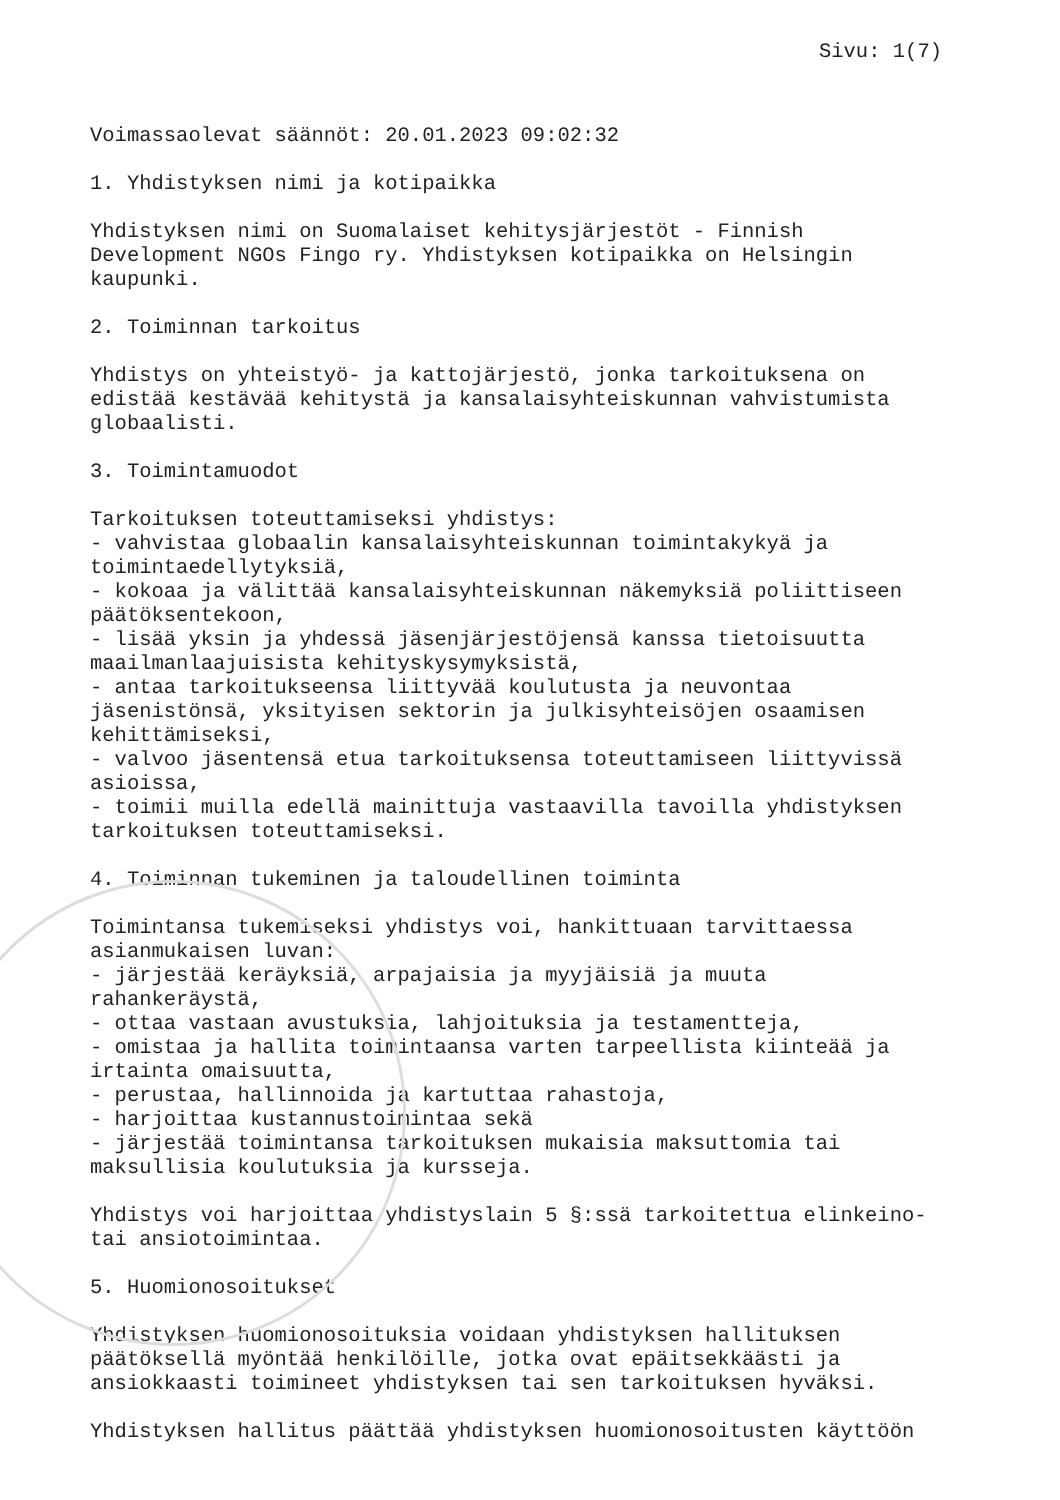Sivu: 1(7)
Voimassaolevat säännöt: 20.01.2023 09:02:32
1. Yhdistyksen nimi ja kotipaikka
Yhdistyksen nimi on Suomalaiset kehitysjärjestöt - Finnish Development NGOs Fingo ry. Yhdistyksen kotipaikka on Helsingin kaupunki.
2. Toiminnan tarkoitus
Yhdistys on yhteistyö- ja kattojärjestö, jonka tarkoituksena on edistää kestävää kehitystä ja kansalaisyhteiskunnan vahvistumista globaalisti.
3. Toimintamuodot
Tarkoituksen toteuttamiseksi yhdistys: - vahvistaa globaalin kansalaisyhteiskunnan toimintakykyä ja toimintaedellytyksiä, - kokoaa ja välittää kansalaisyhteiskunnan näkemyksiä poliittiseen päätöksentekoon, - lisää yksin ja yhdessä jäsenjärjestöjensä kanssa tietoisuutta maailmanlaajuisista kehityskysymyksistä, - antaa tarkoitukseensa liittyvää koulutusta ja neuvontaa jäsenistönsä, yksityisen sektorin ja julkisyhteisöjen osaamisen kehittämiseksi, - valvoo jäsentensä etua tarkoituksensa toteuttamiseen liittyvissä asioissa, - toimii muilla edellä mainittuja vastaavilla tavoilla yhdistyksen tarkoituksen toteuttamiseksi.
4. Toiminnan tukeminen ja taloudellinen toiminta
Toimintansa tukemiseksi yhdistys voi, hankittuaan tarvittaessa asianmukaisen luvan: - järjestää keräyksiä, arpajaisia ja myyjäisiä ja muuta rahankeräystä, - ottaa vastaan avustuksia, lahjoituksia ja testamentteja, - omistaa ja hallita toimintaansa varten tarpeellista kiinteää ja irtainta omaisuutta, - perustaa, hallinnoida ja kartuttaa rahastoja, - harjoittaa kustannustoimintaa sekä - järjestää toimintansa tarkoituksen mukaisia maksuttomia tai maksullisia koulutuksia ja kursseja.
Yhdistys voi harjoittaa yhdistyslain 5 §:ssä tarkoitettua elinkeino- tai ansiotoimintaa.
5. Huomionosoitukset
Yhdistyksen huomionosoituksia voidaan yhdistyksen hallituksen päätöksellä myöntää henkilöille, jotka ovat epäitsekkäästi ja ansiokkaasti toimineet yhdistyksen tai sen tarkoituksen hyväksi.
Yhdistyksen hallitus päättää yhdistyksen huomionosoitusten käyttöön